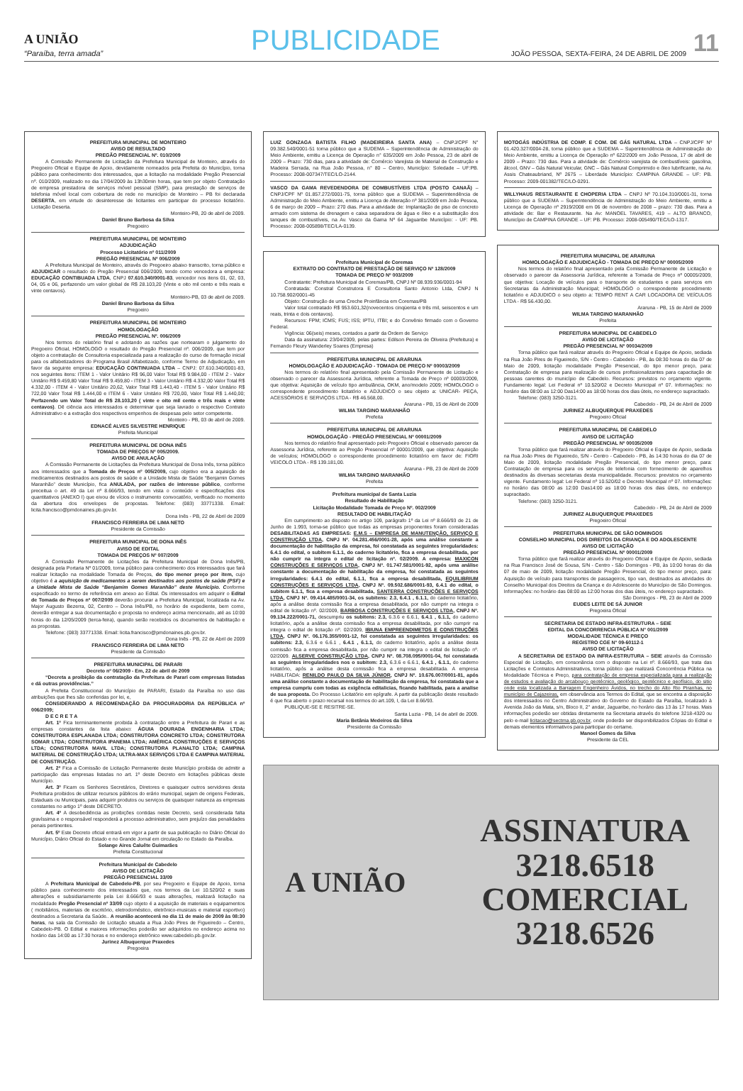A UNIÃO
“Paraíba, terra amada”
PUBLICIDADE
JOÃO PESSOA, SEXTA-FEIRA, 24 DE ABRIL DE 2009
11
PREFEITURA MUNICIPAL DE MONTEIRO
AVISO DE RESULTADO
PREGÃO PRESENCIAL Nº. 010/2009
A Comissão Permanente de Licitação da Prefeitura Municipal de Monteiro, através do Pregoeiro Oficial e Equipe de Apoio, devidamente nomeados pela Prefeita do Município, torna público para conhecimento dos interessados, que a licitação na modalidade Pregão Presencial nº. 010/2009, realizado no dia 17/04/2009 às 13h30min horas, que tem por objeto Contratação de empresa prestadora de serviços móvel pessoal (SMP), para prestação de serviços de telefonia móvel local com cobertura de rede no município de Monteiro – PB foi declarada DESERTA, em virtude do desinteresse de licitantes em participar do processo licitatório. Licitação Deserta.
Monteiro-PB, 20 de abril de 2009.
Daniel Bruno Barbosa da Silva
Pregoeiro
PREFEITURA MUNICIPAL DE MONTEIRO
ADJUDICAÇÃO
Processo Licitatório nº 011/2009
PREGÃO PRESENCIAL Nº 006/2009
A Prefeitura Municipal de Monteiro, através do Pregoeiro abaixo transcrito, torna público e ADJUDICAR o resultado do Pregão Presencial 006/2009, tendo como vencedora a empresa: EDUCAÇÃO CONTIBUADA LTDA, CNPJ 07.610.340/0001-83, vencedor nos itens 01, 02, 03, 04, 05 e 06, perfazendo um valor global de R$ 28.103,20 (Vinte e oito mil cento e três reais e vinte centavos).
Monteiro-PB, 03 de abril de 2009.
Daniel Bruno Barbosa da Silva
Pregoeiro
PREFEITURA MUNICIPAL DE MONTEIRO
HOMOLOGAÇÃO
PREGÃO PRESENCIAL Nº. 006/2009
Nos termos do relatório final e adotando as razões que nortearam o julgamento do Pregoeiro Oficial, HOMOLOGO o resultado do Pregão Presencial nº. 006/2009, que tem por objeto a contratação de Consultoria especializada para a realização do curso de formação inicial para os alfabetizadores do Programa Brasil Alfabetizado, conforme Termo de Adjudicação, em favor da seguinte empresa: EDUCAÇÃO CONTINUADA LTDA – CNPJ: 07.610.340/0001-83, nos seguintes itens: ITEM 1 - Valor Unitário R$ 96,00 Valor Total R$ 9.984,00 - ITEM 2 - Valor Unitário R$ 9.459,80 Valor Total R$ 9.459,80 - ITEM 3 - Valor Unitário R$ 4.332,00 Valor Total R$ 4.332,00 - ITEM 4 - Valor Unitário 20,62, Valor Total R$ 1.443,40 - ITEM 5 - Valor Unitário R$ 722,00 Valor Total R$ 1.444,00 e ITEM 6 - Valor Unitário R$ 720,00, Valor Total R$ 1.440,00; Perfazendo um Valor Total de R$ 28.103,20 ( vinte e oito mil cento e três reais e vinte centavos). Dê ciência aos interessados e determinar que seja lavrado o respectivo Contrato Administrativo e a extração dos respectivos empenhos de despesas pelo setor competente.
Monteiro - PB, 03 de abril de 2009.
EDNACÉ ALVES SILVESTRE HENRIQUE
Prefeita Municipal
PREFEITURA MUNICIPAL DE DONA INÊS
TOMADA DE PREÇOS Nº 005/2009.
AVISO DE ANULAÇÃO
A Comissão Permanente de Licitações da Prefeitura Municipal de Dona Inês, torna público aos interessados que a Tomada de Preços nº 005/2009, cujo objetivo era a aquisição de medicamentos destinados aos postos de saúde e a Unidade Mista de Saúde “Benjamin Gomes Maranhão” deste Município, fica ANULADA, por razões de interesse público, conforme preceitua o art. 49 da Lei nº 8.666/93, tendo em vista o conteúdo e especificações dos quantitativos (ANEXO I) que eivou de vícios o instrumento convocatório, verificado no momento da abertura dos envelopes de propostas. Telefone: (083) 33771338. Email: licita.francisco@pmdonaines.pb.gov.br.
Dona Inês - PB, 22 de Abril de 2009
FRANCISCO FERREIRA DE LIMA NETO
Presidente da Comissão
PREFEITURA MUNICIPAL DE DONA INÊS
AVISO DE EDITAL
TOMADA DE PREÇOS Nº 007/2009
A Comissão Permanente de Licitações da Prefeitura Municipal de Dona Inês/PB, designada pela Portaria Nº 01/2009, torna público para conhecimento dos interessados que fará realizar licitação na modalidade Tomada de Preços, do tipo menor preço por item, cujo objetivo é a aquisição de medicamentos a serem destinados aos postos de saúde (PSF) e a Unidade Mista de Saúde “Benjamim Gomes Maranhão” deste Município. Conforme especificado no termo de referência em anexo ao Edital. Os interessados em adquirir o Edital de Tomada de Preços nº 007/2009 deverão procurar a Prefeitura Municipal, localizada na Av. Major Augusto Bezerra, 02, Centro – Dona Inês/PB, no horário de expediente, bem como, deverão entregar a sua documentação e proposta no endereço acima mencionado, até as 10:00 horas do dia 12/05/2009 (terca-feira), quando serão recebidos os documentos de habilitação e as propostas.
Telefone: (083) 33771338. Email: licita.francisco@pmdonaines.pb.gov.br.
Dona Inês - PB, 22 de Abril de 2009
FRANCISCO FERREIRA DE LIMA NETO
Presidente da Comissão
PREFEITURA MUNICIPAL DE PARARI
Decreto nº 06/2009 - Em, 22 de abril de 2009
“Decreta a proibição da contratação da Prefeitura de Parari com empresas listadas e dá outras providências.”
A Prefeita Constitucional do Município de PARARI, Estado da Paraíba no uso das atribuições que lhes são conferidas por lei, e,
CONSIDERANDO A RECOMENDAÇÃO DA PROCURADORIA DA REPÚBLICA nº 006/2009;
D E C R E T A
Art. 1º Fica terminantemente proibida à contratação entre a Prefeitura de Parari e as empresas constantes da lista abaixo: ÁGUIA DOURADA ENGENHARIA LTDA; CONSTRUTORA ESPLANADA LTDA; CONSTRUTORA CONCRETO LTDA; CONSTRUTORA SOMAR LTDA; CONSTRUTORA IPANEMA LTDA; AMÉRICA CONSTRUÇÕES E SERVIÇOS LTDA; CONSTRUTORA MAVIL LTDA; CONSTRUTORA PLANALTO LTDA; CAMPINA MATERIAL DE CONSTRUÇÃO LTDA; ULTRA-MAX SERVIÇOS LTDA E CAMPINA MATERIAL DE CONSTRUÇÃO.
Art. 2º Fica a Comissão de Licitação Permanente deste Município proibida de admitir a participação das empresas listadas no art. 1º deste Decreto em licitações públicas deste Município.
Art. 3º Ficam os Senhores Secretários, Diretores e quaisquer outros servidores desta Prefeitura proibidos de utilizar recursos públicos do erário municipal, sejam de origens Federais, Estaduais ou Municipais, para adquirir produtos ou serviços de quaisquer natureza as empresas constantes no artigo 1º deste DECRETO.
Art. 4º A desobediência as proibições contidas neste Decreto, será considerada falta gravíssima e o responsável responderá a processo administrativo, sem prejuízo das penalidades penais pertinentes.
Art. 5º Este Decreto oficial entrará em vigor a partir de sua publicação no Diário Oficial do Município, Diário Oficial do Estado e no Grande Jornal em circulação no Estado da Paraíba.
Solange Aires Caluête Guimarães
Prefeita Constitucional
Prefeitura Municipal de Cabedelo
AVISO DE LICITAÇÃO
PREGÃO PRESENCIAL 33/09
A Prefeitura Municipal de Cabedelo-PB, por seu Pregoeiro e Equipe de Apoio, torna público para conhecimento dos interessados que, nos termos da Lei 10.520/02 e suas alterações e subsidiariamente pela Lei 8.666/93 e suas alterações, realizará licitação na modalidade Pregão Presencial nº 33/09 cujo objeto é a aquisição de materiais e equipamentos ( mobiliários, materiais de escritório, eletrodoméstico, eletrônico-musicais e material esportivo) destinados a Secretaria da Saúde.. A reunião acontecerá no dia 11 de maio de 2009 às 08:30 horas, na sala da Comissão de Licitação situada a Rua João Pires de Figueiredo – Centro, Cabedelo-PB. O Edital e maiores informações poderão ser adquiridos no endereço acima no horário das 14:00 as 17:30 horas e no endereço eletrônico www.cabedelo.pb.gov.br.
Jurinez Albuquerque Praxedes
Pregoeira
LUIZ GONZAGA BATISTA FILHO (MADEIREIRA SANTA ANA) – CNPJ/CPF N° 09.382.540/0001-51 torna público que a SUDEMA – Superintendência de Administração do Meio Ambiente, emitiu a Licença de Operação n° 635/2009 em João Pessoa, 23 de abril de 2009 – Prazo: 730 dias, para a atividade de: Comércio Varejista de Material de Construção e Madeira Serrada, na Rua João Pessoa, n° 80 – Centro, Município: Soledade – UF:PB. Processo: 2008-007347/TEC/LO-2144.
VASCO DA GAMA REVEDENDORA DE COMBUSTÍVEIS LTDA (POSTO CANAÃ) – CNPJ/CPF Nº 01.857.272/0001-75, torna público que a SUDEMA – Superintendência de Administração do Meio Ambiente, emitiu a Licença de Alteração nº 381/2009 em João Pessoa, 6 de março de 2009 – Prazo: 270 dias. Para a atividade de: Implantação de piso de concreto armado com sistema de drenagem e caixa separadora de água e óleo e a substituição dos tanques de combustíveis, na Av. Vasco da Gama Nº 64 Jaguaribe Município: - UF: PB. Processo: 2008-005898/TEC/LA-0139.
Prefeitura Municipal de Coremas
EXTRATO DO CONTRATO DE PRESTAÇÃO DE SERVIÇO Nº 128/2009
TOMADA DE PREÇO Nº 003/2009
Contratante: Prefeitura Municipal de Coremas/PB, CNPJ Nº 08.939.936/0001-94
Contratada: Constral Construtora E Consultoria Santo Antonio Ltda, CNPJ N 10.758.902/0001-45
Objeto: Construção de uma Creche Proinfância em Coremas/PB
Valor total contratado R$ 953.601,32(novecentos cinqüenta e três mil, seiscentos e um reais, trinta e dois centavos).
Recursos: FPM; ICMS; FUS; ISS; IPTU, ITBI; e do Convênio firmado com o Governo Federal.
Vigência: 06(seis) meses, contados a partir da Ordem de Serviço
Data da assinatura: 23/04/2009, pelas partes: Edilson Pereira de Oliveira (Prefeitura) e Fernando Fleury Wanderley Soares (Empresa)
PREFEITURA MUNICIPAL DE ARARUNA
HOMOLOGAÇÃO E ADJUDICAÇÃO - TOMADA DE PREÇO Nº 00003/2009
Nos termos do relatório final apresentado pela Comissão Permanente de Licitação e observado o parecer da Assessoria Jurídica, referente a Tomada de Preço nº 00003/2009, que objetiva: Aquisição de veículo tipo ambulância, OKM, ano/modelo 2009; HOMOLOGO o correspondente procedimento licitatório e ADJUDICO o seu objeto a: UNICAR- PEÇA, ACESSÓRIOS E SERVIÇOS LTDA - R$ 46.568,00.
Araruna - PB, 15 de Abril de 2009
WILMA TARGINO MARANHÃO
Prefeita
PREFEITURA MUNICIPAL DE ARARUNA
HOMOLOGAÇÃO - PREGÃO PRESENCIAL Nº 00001/2009
Nos termos do relatório final apresentado pelo Pregoeiro Oficial e observado parecer da Assessoria Jurídica, referente ao Pregão Presencial nº 00001/2009, que objetiva: Aquisição de veículos; HOMOLOGO o correspondente procedimento licitatório em favor de: FIORI VEICOLO LTDA - R$ 139.181,00.
Araruna - PB, 23 de Abril de 2009
WILMA TARGINO MARANHÃO
Prefeita
Prefeitura municipal de Santa Luzia
Resultado de Habilitação
Licitação Modalidade Tomada de Preço Nº. 002/2009
RESULTADO DE HABILITAÇÃO
Em cumprimento ao disposto no artigo 109, parágrafo 1º da Lei nº 8.666/93 de 21 de Junho de 1.993, torna-se público que todas as empresas proponentes foram consideradas DESABILITADAS AS EMPRESAS: E.M.S – EMPRESA DE MANUTENÇÃO, SERVIÇO E CONSTRUÇÃO LTDA, CNPJ Nº. 04.281.456/0001-28, após uma análise constante a documentação de habilitação da empresa, foi constatada as seguintes irregularidades: 6.4.1 do edital, o subitem 6.1.1, do caderno licitatório, fica a empresa desabilitada, por não cumprir na integra o edital de licitação nº. 02/2009. A empresa: MAXICON CONSTRUÇÕES E SERVIÇOS LTDA, CNPJ Nº. 01.747.581/0001-92, após uma análise constante a documentação de habilitação da empresa, foi constatada as seguintes irregularidades: 6.4.1 do edital, 6.1.1, fica a empresa desabilitada, EQUILIBRIUM CONSTRUÇÕES E SERVIÇOS LTDA, CNPJ Nº. 09.502.686/0001-93, 6.4.1 do edital, o subitem 6.1.1, fica a empresa desabilitada, SANTERRA CONSTRUÇÕES E SERVIÇOS LTDA, CNPJ Nº. 09.414.485/0001-34, os subitens: 2.3, 6.4.1 , 6.1.1, do caderno licitatório, após a análise desta comissão fica a empresa desabilitada, por não cumprir na integra o edital de licitação nº. 02/2009, BARBOSA CONSTRUÇÕES E SERVIÇOS LTDA, CNPJ Nº. 09.134.222/0001-71, descumpriu os subitens: 2.3, 6.3.6 e 6.6.1, 6.4.1 , 6.1.1, do caderno licitatório, após a análise desta comissão fica a empresa desabilitada, por não cumprir na integra o edital de licitação nº. 02/2009, IBIUNA EMPREENDIMETOS E CONSTRUÇÕES LTDA, CNPJ Nº. 06.176.355/0001-12, foi constatada as seguintes irregularidades: os subitens: 2.3, 6.3.6 e 6.6.1 , 6.4.1 , 6.1.1, do caderno licitatório, após a análise desta comissão fica a empresa desabilitada, por não cumprir na integra o edital de licitação nº. 02/2009. ALSERVE CONSTRUÇÃO LTDA, CNPJ Nº. 08.708.095/0001-04, foi constatada as seguintes irregularidades nos o subitem: 2.3, 6.3.6 e 6.6.1, 6.4.1 , 6.1.1, do caderno licitatório, após a análise desta comissão fica a empresa desabilitada. A empresa HABILITADA: RENILDO PAULO DA SILVA JÚNIOR, CNPJ Nº. 10.676.007/0001-81, após uma análise constante a documentação de habilitação da empresa, foi constatada que a empresa cumpriu com todas as exigência editalicias, ficando habilitada, para a analise de sua proposta. Do Processo Licitatório em epígrafe. A partir da publicação deste resultado é que fica aberto o prazo recursal nos termos do art.109, I, da Lei 8.66/93.
PUBLIQUE-SE E RESITRE-SE.
Santa Luzia - PB, 14 de abril de 2009.
Maria Betânia Medeiros da Silva
Presidente da Comissão
MOTOGÁS INDÚSTRIA DE COMP. E COM. DE GÁS NATURAL LTDA – CNPJ/CPF Nº 01.420.327/0004-28, torna público que a SUDEMA – Superintendência de Administração do Meio Ambiente, emitiu a Licença de Operação nº 622/2009 em João Pessoa, 17 de abril de 2009 – Prazo: 730 dias. Para a atividade de: Comércio varejista de combustíveis: gasolina, álcool, GNV – Gás Natural Veicular, GNC – Gás Natural Comprimido e óleo lubrificante, na Av. Assis Chateaubriand, Nº 2675 – Liberdade Município: CAMPINA GRANDE – UF: PB. Processo: 2009-001382/TEC/LO-0291.
WILLYHAUS RESTAURANTE E CHOPERIA LTDA – CNPJ Nº 70.104.310/0001-31, torna público que a SUDEMA – Superintendência de Administração do Meio Ambiente, emitiu a Licença de Operação nº 2919/2008 em 06 de novembro de 2008 – prazo: 730 dias. Para a atividade de: Bar e Restaurante. Na Av: MANOEL TAVARES, 419 – ALTO BRANCO, Município de CAMPINA GRANDE – UF: PB. Processo: 2008-005490/TEC/LO-1317.
PREFEITURA MUNICIPAL DE ARARUNA
HOMOLOGAÇÃO E ADJUDICAÇÃO - TOMADA DE PREÇO Nº 00005/2009
Nos termos do relatório final apresentado pela Comissão Permanente de Licitação e observado o parecer da Assessoria Jurídica, referente a Tomada de Preço nº 00005/2009, que objetiva: Locação de veículos para o transporte de estudantes e para serviços em Secretarias da Administração Municipal; HOMOLOGO o correspondente procedimento licitatório e ADJUDICO o seu objeto a: TEMPO RENT A CAR LOCADORA DE VEÍCULOS LTDA - R$ 56.430,00.
Araruna - PB, 15 de Abril de 2009
WILMA TARGINO MARANHÃO
Prefeita
PREFEITURA MUNICIPAL DE CABEDELO
AVISO DE LICITAÇÃO
PREGÃO PRESENCIAL Nº 00034/2009
Torna público que fará realizar através do Pregoeiro Oficial e Equipe de Apoio, sediada na Rua João Pires de Figueiredo, S/N - Centro - Cabedelo - PB, às 08:30 horas do dia 07 de Maio de 2009, licitação modalidade Pregão Presencial, do tipo menor preço, para: Contratação de empresa para realização de cursos profissionalizantes para capacitação de pessoas carentes do município de Cabedelo. Recursos: previstos no orçamento vigente. Fundamento legal: Lei Federal nº 10.520/02 e Decreto Municipal nº 07. Informações: no horário das 08:00 as 12:00 Das14:00 as 18:00 horas dos dias úteis, no endereço supracitado.
Telefone: (083) 3250-3121.
Cabedelo - PB, 24 de Abril de 2009
JURINEZ ALBUQUERQUE PRAXEDES
Pregoeiro Oficial
PREFEITURA MUNICIPAL DE CABEDELO
AVISO DE LICITAÇÃO
PREGÃO PRESENCIAL Nº 00035/2009
Torna público que fará realizar através do Pregoeiro Oficial e Equipe de Apoio, sediada na Rua João Pires de Figueiredo, S/N - Centro - Cabedelo - PB, às 14:30 horas do dia 07 de Maio de 2009, licitação modalidade Pregão Presencial, do tipo menor preço, para: Contratação de empresa para os serviços de telefonia com fornecimento de aparelhos destinados ás diversas secretarias desta municipalidade. Recursos: previstos no orçamento vigente. Fundamento legal: Lei Federal nº 10.520/02 e Decreto Municipal nº 07. Informações: no horário das 08:00 as 12:00 Das14:00 as 18:00 horas dos dias úteis, no endereço supracitado.
Telefone: (083) 3250-3121.
Cabedelo - PB, 24 de Abril de 2009
JURINEZ ALBUQUERQUE PRAXEDES
Pregoeiro Oficial
PREFEITURA MUNICIPAL DE SÃO DOMINGOS
CONSELHO MUNICIPAL DOS DIREITOS DA CRIANÇA E DO ADOLESCENTE
AVISO DE LICITAÇÃO
PREGÃO PRESENCIAL Nº 00001/2009
Torna público que fará realizar através do Pregoeiro Oficial e Equipe de Apoio, sediada na Rua Francisco José de Sousa, S/N - Centro - São Domingos - PB, às 10:00 horas do dia 07 de maio de 2009, licitação modalidade Pregão Presencial, do tipo menor preço, para: Aquisição de veículo para transportes de passageiros, tipo van, destinados as atividades do Conselho Municipal dos Direitos da Criança e do Adolescente do Município de São Domingos. Informações: no horário das 08:00 as 12:00 horas dos dias úteis, no endereço supracitado.
São Domingos - PB, 23 de Abril de 2009
EUDES LEITE DE SÁ JUNIOR
Pregoeira Oficial
SECRETARIA DE ESTADO INFRA-ESTRUTURA – SEIE
EDITAL DA CONCORRENCIA PÚBLICA N° 001/2009
MODALIDADE TÉCNICA E PREÇO
REGISTRO CGE N° 09-60112-1
AVISO DE LICITAÇÃO
A SECRETARIA DE ESTADO DA INFRA-ESTRUTURA – SEIE através da Comissão Especial de Licitação, em consonância com o disposto na Lei nº. 8.666/93, que trata das Licitações e Contratos Administrativos, torna público que realizará Concorrência Pública na Modalidade Técnica e Preço, para contratação de empresa especializada para a realização de estudos e avaliação do arcabouço geotécnico, geológico, geotécnico e geofísico, do sitio onde esta localizada a Barragem Engenheiro Ávidos, no trecho do Alto Rio Piranhas, no município de Cajazeiras, em observância aos Termos do Edital, que se encontra a disposição dos interessados no Centro Administrativo do Governo do Estado da Paraíba, localizado à Avenida João da Mata, s/n, Bloco II, 2° andar, Jaguaribe, no horário das 13 às 17 horas. Mais informações poderão ser obtidas diretamente na Secretaria através do telefone 3218-4320 ou pelo e-mail licitacao@sectma.pb.gov.br, onde poderão ser disponibilizados Cópias do Edital e demais elementos informativos para participar do certame.
Manoel Gomes da Silva
Presidente da CEL
A UNIÃO
ASSINATURA
3218.6518
COMERCIAL
3218.6526